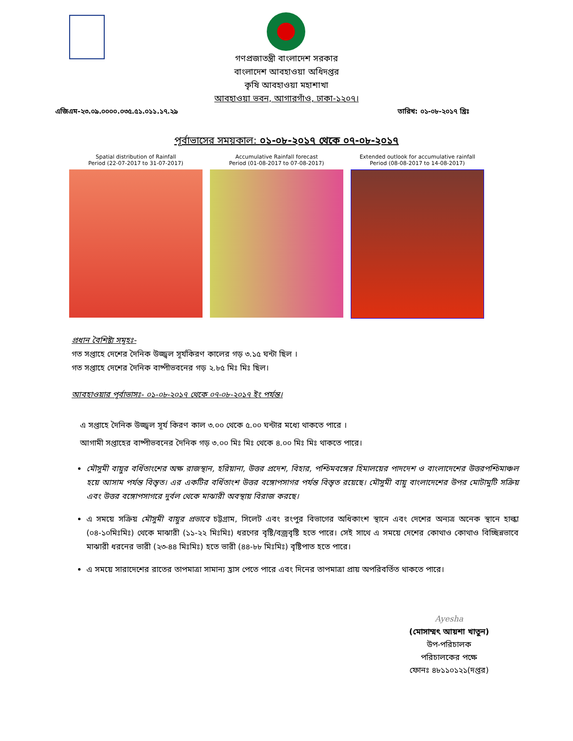গণপ্রজাতন্ত্রী বাংলাদেশ সরকার
বাংলাদেশ আবহাওয়া অধিদপ্তর
কৃষি আবহাওয়া মহাশাখা
আবহাওয়া ভবন, আগারগাঁও, ঢাকা-১২০৭।
এজিএম-২৩.০৯.০০০০.০৩৫.৫১.০১১.১৭.২৯ তারিখ: ০১-০৮-২০১৭ খ্রিঃ
পূর্বাভাসের সময়কাল: ০১-০৮-২০১৭ থেকে ০৭-০৮-২০১৭
Spatial distribution of Rainfall
Period (22-07-2017 to 31-07-2017)
Accumulative Rainfall forecast
Period (01-08-2017 to 07-08-2017)
Extended outlook for accumulative rainfall
Period (08-08-2017 to 14-08-2017)
প্রধান বৈশিষ্ট্য সমূহঃ-
গত সপ্তাহে দেশের দৈনিক উজ্জ্বল সূর্যকিরণ কালের গড় ৩.১৫ ঘন্টা ছিল ।
গত সপ্তাহে দেশের দৈনিক বাষ্পীভবনের গড় ২.৮৫ মিঃ মিঃ ছিল।
আবহাওয়ার পূর্বাভাসঃ- ০১-০৮-২০১৭ থেকে ০৭-০৮-২০১৭ ইং পর্যন্ত।
এ সপ্তাহে দৈনিক উজ্জ্বল সূর্য কিরণ কাল ৩.০০ থেকে ৫.০০ ঘন্টার মধ্যে থাকতে পারে ।
আগামী সপ্তাহের বাষ্পীভবনের দৈনিক গড় ৩.০০ মিঃ মিঃ থেকে ৪.০০ মিঃ মিঃ থাকতে পারে।
মৌসুমী বায়ুর বর্ধিতাংশের অক্ষ রাজস্থান, হরিয়ানা, উত্তর প্রদেশ, বিহার, পশ্চিমবঙ্গের হিমালয়ের পাদদেশ ও বাংলাদেশের উত্তরপশ্চিমাঞ্চল হয়ে আসাম পর্যন্ত বিস্তৃত। এর একটির বর্ধিতাংশ উত্তর বঙ্গোপসাগর পর্যন্ত বিস্তৃত রয়েছে। মৌসুমী বায়ু বাংলাদেশের উপর মোটামুটি সক্রিয় এবং উত্তর বঙ্গোপসাগরে দুর্বল থেকে মাঝারী অবস্থায় বিরাজ করছে।
এ সময়ে সক্রিয় মৌসুমী বায়ুর প্রভাবে চট্টগ্রাম, সিলেট এবং রংপুর বিভাগের অধিকাংশ স্থানে এবং দেশের অন্যত্র অনেক স্থানে হাল্কা (০৪-১০মিঃমিঃ) থেকে মাঝারী (১১-২২ মিঃমিঃ) ধরণের বৃষ্টি/বজ্রবৃষ্টি হতে পারে। সেই সাথে এ সময়ে দেশের কোথাও কোথাও বিচ্ছিন্নভাবে মাঝারী ধরনের ভারী (২৩-৪৪ মিঃমিঃ) হতে ভারী (৪৪-৮৮ মিঃমিঃ) বৃষ্টিপাত হতে পারে।
এ সময়ে সারাদেশের রাতের তাপমাত্রা সামান্য হ্রাস পেতে পারে এবং দিনের তাপমাত্রা প্রায় অপরিবর্তিত থাকতে পারে।
Ayesha
(মোসাম্মৎ আয়শা খাতুন)
উপ-পরিচালক
পরিচালকের পক্ষে
ফোনঃ ৪৮১১০১২১(দপ্তর)